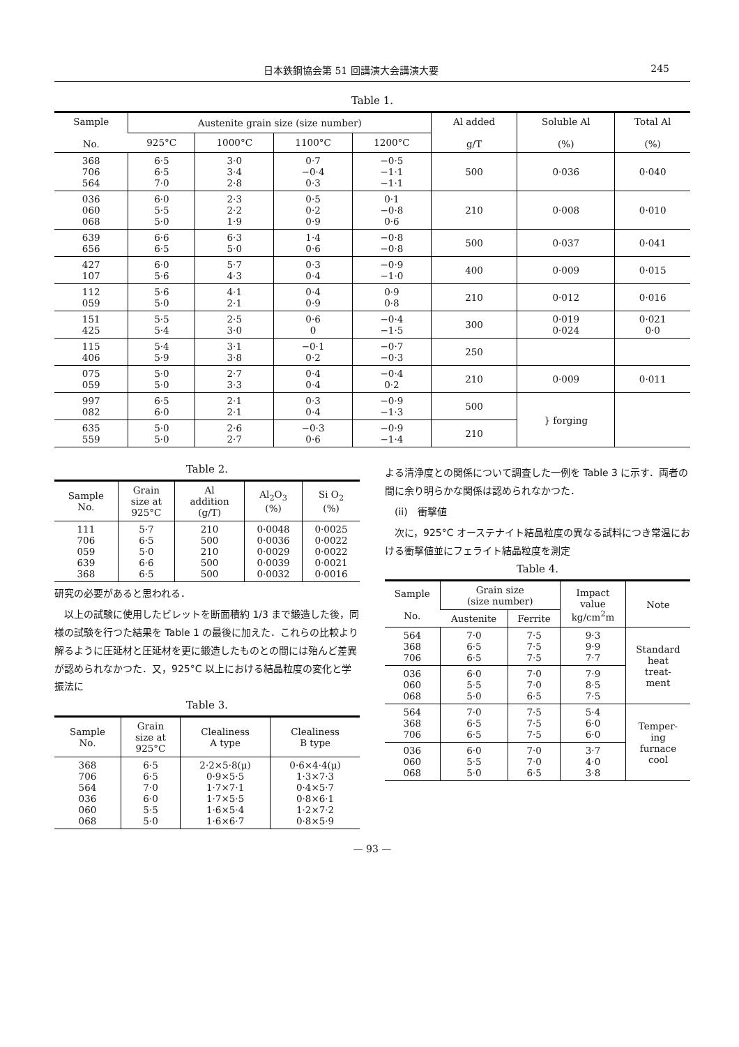日本鉄鋼協会第 51 回講演大会講演大要 245
Table 1.
| Sample No. | Austenite grain size (size number) | | | | Al added g/T | Soluble Al (%) | Total Al (%) |
| --- | --- | --- | --- | --- | --- | --- | --- |
| | 925°C | 1000°C | 1100°C | 1200°C | | | |
| 368 706 564 | 6·5 6·5 7·0 | 3·0 3·4 2·8 | 0·7 −0·4 0·3 | −0·5 −1·1 −1·1 | 500 | 0·036 | 0·040 |
| 036 060 068 | 6·0 5·5 5·0 | 2·3 2·2 1·9 | 0·5 0·2 0·9 | 0·1 −0·8 0·6 | 210 | 0·008 | 0·010 |
| 639 656 | 6·6 6·5 | 6·3 5·0 | 1·4 0·6 | −0·8 −0·8 | 500 | 0·037 | 0·041 |
| 427 107 | 6·0 5·6 | 5·7 4·3 | 0·3 0·4 | −0·9 −1·0 | 400 | 0·009 | 0·015 |
| 112 059 | 5·6 5·0 | 4·1 2·1 | 0·4 0·9 | 0·9 0·8 | 210 | 0·012 | 0·016 |
| 151 425 | 5·5 5·4 | 2·5 3·0 | 0·6 0 | −0·4 −1·5 | 300 | 0·019 0·024 | 0·021 0·0 |
| 115 406 | 5·4 5·9 | 3·1 3·8 | −0·1 0·2 | −0·7 −0·3 | 250 | | |
| 075 059 | 5·0 5·0 | 2·7 3·3 | 0·4 0·4 | −0·4 0·2 | 210 | 0·009 | 0·011 |
| 997 082 | 6·5 6·0 | 2·1 2·1 | 0·3 0·4 | −0·9 −1·3 | 500 | } forging | |
| 635 559 | 5·0 5·0 | 2·6 2·7 | −0·3 0·6 | −0·9 −1·4 | 210 | | |
Table 2.
| Sample No. | Grain size at 925°C | Al addition (g/T) | Al<sub>2</sub>O<sub>3</sub> (%) | Si O<sub>2</sub> (%) |
| --- | --- | --- | --- | --- |
| 111 706 059 639 368 | 5·7 6·5 5·0 6·6 6·5 | 210 500 210 500 500 | 0·0048 0·0036 0·0029 0·0039 0·0032 | 0·0025 0·0022 0·0022 0·0021 0·0016 |
研究の必要があると思われる．
　以上の試験に使用したビレットを断面積約 1/3 まで鍛造した後，同様の試験を行つた結果を Table 1 の最後に加えた．これらの比較より解るように圧延材と圧延材を更に鍛造したものとの間には殆んど差異が認められなかつた．又，925°C 以上における結晶粒度の変化と学振法に
Table 3.
| Sample No. | Grain size at 925°C | Clealiness A type | Clealiness B type |
| --- | --- | --- | --- |
| 368 706 564 036 060 068 | 6·5 6·5 7·0 6·0 5·5 5·0 | 2·2×5·8(μ) 0·9×5·5 1·7×7·1 1·7×5·5 1·6×5·4 1·6×6·7 | 0·6×4·4(μ) 1·3×7·3 0·4×5·7 0·8×6·1 1·2×7·2 0·8×5·9 |
よる清浄度との関係について調査した一例を Table 3 に示す．両者の間に余り明らかな関係は認められなかつた．
　(ii)　衝撃値
　次に，925°C オーステナイト結晶粒度の異なる試料につき常温における衝撃値並にフェライト結晶粒度を測定
Table 4.
| Sample No. | Grain size (size number) | | Impact value kg/cm<sup>2</sup>m | Note |
| --- | --- | --- | --- | --- |
| | Austenite | Ferrite | | |
| 564 368 706 | 7·0 6·5 6·5 | 7·5 7·5 7·5 | 9·3 9·9 7·7 | Standard heat treat- ment |
| 036 060 068 | 6·0 5·5 5·0 | 7·0 7·0 6·5 | 7·9 8·5 7·5 | |
| 564 368 706 | 7·0 6·5 6·5 | 7·5 7·5 7·5 | 5·4 6·0 6·0 | Temper- ing furnace cool |
| 036 060 068 | 6·0 5·5 5·0 | 7·0 7·0 6·5 | 3·7 4·0 3·8 | |
— 93 —